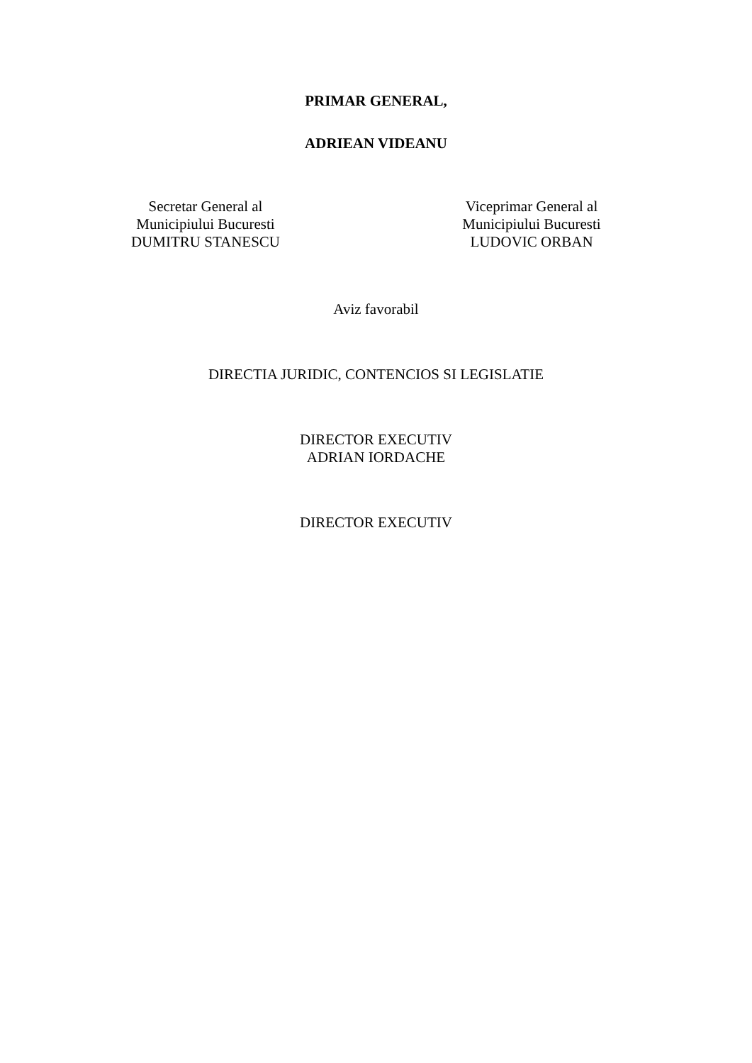PRIMAR GENERAL,
ADRIEAN VIDEANU
Secretar General al
Municipiului Bucuresti
DUMITRU STANESCU
Viceprimar General al
Municipiului Bucuresti
LUDOVIC ORBAN
Aviz favorabil
DIRECTIA JURIDIC, CONTENCIOS SI LEGISLATIE
DIRECTOR EXECUTIV
ADRIAN IORDACHE
DIRECTOR EXECUTIV